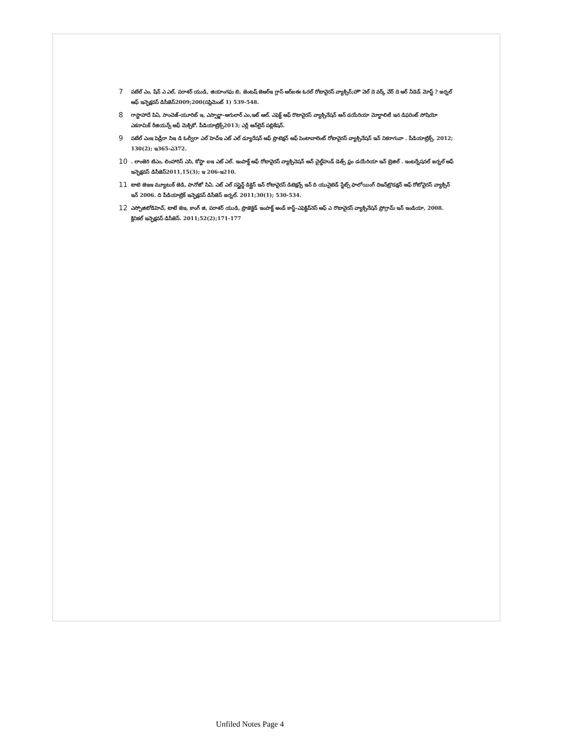7 పటేల్ ఎం, షేన్ ఎ ఎల్, పరాశర్ యుడి, జియాంగఘ బి, జెంటష్ జెఆర్ఇ గ్లాస్ ఆర్ఐఈ ఓరల్ రోటావైరస్ వ్యాక్సిన్;హౌ వెల్ దె వర్క్ వేర్ దె ఆర్ నీడెడ్ మోస్ట్ ? జర్నల్ ఆఫ్ ఇన్ఫెక్షవస్ డిసీజెస్2009;200(సప్లిమెంట్ 1) 539-548.
8 గాస్టాహాదే పిఏ, సాంచెజ్-యూరిబ్ ఇ, ఎస్పార్జా-ఆగులార్ ఎం,ఇట్ ఆల్. ఎఫెక్ట్ ఆఫ్ రొటావైరస్ వ్యాక్సినేషన్ ఆన్ డయేరియా మోర్టాలిటీ ఇన డిఫరెంట్ సోషియో ఎకనామిక్ రీజియన్స్ ఆఫ్ మెక్సికో. పీడియాట్రిక్స్2013; ఎర్లీ ఆన్‌లైన్ పబ్లికేషన్.
9 పటేల్ ఎంఇ పెడ్రీరా సిఇ డి ఓల్వీరా ఎల్ హెచ్ఇ ఎట్ ఎల్ డ్యూరేషన్ ఆఫ్ ప్రొటెక్షన్ ఆఫ్ పెంటావాలెంట్ రోటావైరస్ వ్యాక్సినేషన్ ఇన్ నికరాగువా . పీడియాట్రిక్స్. 2012; 130(2); ఇ365-ఎ372.
10. లాంజెరి టిఎం, లింహారిస్ ఎసి, కోస్టా ఐఇ ఎట్ ఎల్. ఇంపాక్ట్ ఆఫ్ రోటావైరస్ వ్యాక్సినెషన్ ఆన్ చైల్డ్‌హుడ్ డెత్స్ ఫ్రం డయేరియా ఇన్ బ్రెజిల్ . ఇంటర్నేషనల్ జర్నల్ ఆఫ్ ఇన్ఫెక్షవస్ డిసీజెస్2011,15(3); ఇ 206-ఇ210.
11 టాటె జెఇఇ మ్యూటుక్ జెడి, పానోజో సిఏ. ఎట్ ఎల్ సస్టైన్డ్ డిక్లైన్ ఇన్ రోటావైరస్ డిటెక్షన్స్ ఇన్ ది యునైటెడ్ స్టేట్స్ ఫాలోయింగ్ దిఇన్‌ట్రొడక్షన్ ఆఫ్ రోటోవైరస్ వ్యాక్సిన్ ఇన్ 2006. ది పీడియాట్రిక్ ఇన్ఫెక్షవస్ డిసీజెస్ జర్నల్. 2011;30(1); 530-534.
12 ఎస్పోజిటోడిహెచ్, టాటే జెఇ, కాంగ్ జి, పరాశర్ యుడి, ప్రొజెక్టెడ్ ఇంపాక్ట్ అండ్ కాస్ట్-ఎఫెక్టివ్‌నెస్ ఆఫ్ ఎ రొటావైరస్ వ్యాక్సినేషన్ ప్రోగ్రామ్ ఇన్ ఇండియా, 2008. క్లినికల్ ఇన్ఫెక్షవస్ డిసీజెస్. 2011;52(2);171-177
Unfiled Notes Page 4